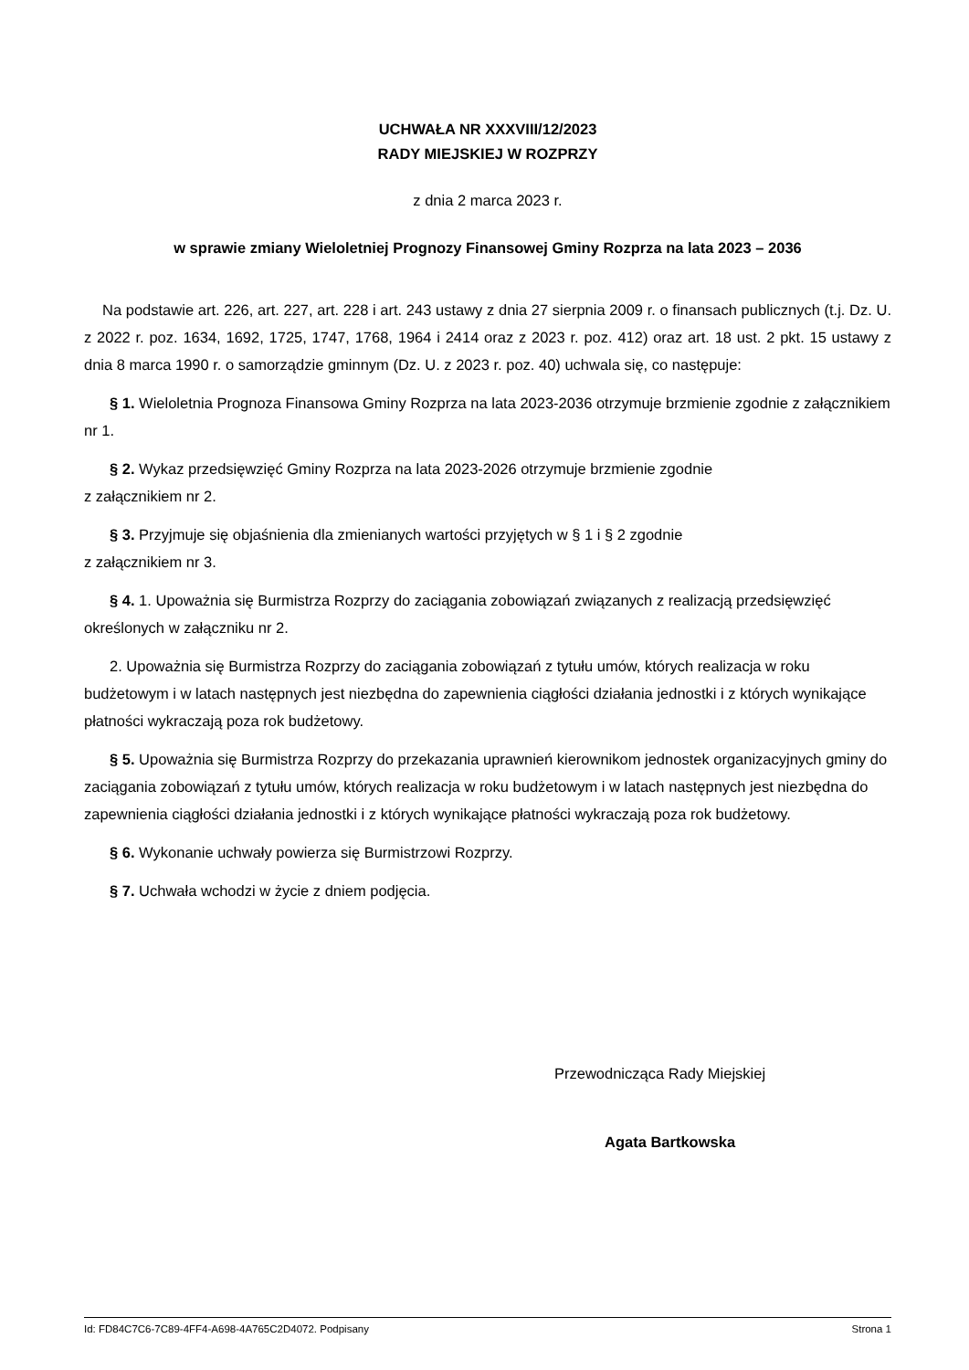UCHWAŁA NR XXXVIII/12/2023
RADY MIEJSKIEJ W ROZPRZY
z dnia 2 marca 2023 r.
w sprawie zmiany Wieloletniej Prognozy Finansowej Gminy Rozprza na lata 2023 – 2036
Na podstawie art. 226, art. 227, art. 228 i art. 243 ustawy z dnia 27 sierpnia 2009 r. o finansach publicznych (t.j. Dz. U. z 2022 r. poz. 1634, 1692, 1725, 1747, 1768, 1964 i 2414 oraz z 2023 r. poz. 412) oraz art. 18 ust. 2 pkt. 15 ustawy z dnia 8 marca 1990 r. o samorządzie gminnym (Dz. U. z 2023 r. poz. 40) uchwala się, co następuje:
§ 1. Wieloletnia Prognoza Finansowa Gminy Rozprza na lata 2023-2036 otrzymuje brzmienie zgodnie z załącznikiem nr 1.
§ 2. Wykaz przedsięwzięć Gminy Rozprza na lata 2023-2026 otrzymuje brzmienie zgodnie
z załącznikiem nr 2.
§ 3. Przyjmuje się objaśnienia dla zmienianych wartości przyjętych w § 1 i § 2 zgodnie
z załącznikiem nr 3.
§ 4. 1. Upoważnia się Burmistrza Rozprzy do zaciągania zobowiązań związanych z realizacją przedsięwzięć określonych w załączniku nr 2.
2. Upoważnia się Burmistrza Rozprzy do zaciągania zobowiązań z tytułu umów, których realizacja w roku budżetowym i w latach następnych jest niezbędna do zapewnienia ciągłości działania jednostki i z których wynikające płatności wykraczają poza rok budżetowy.
§ 5. Upoważnia się Burmistrza Rozprzy do przekazania uprawnień kierownikom jednostek organizacyjnych gminy do zaciągania zobowiązań z tytułu umów, których realizacja w roku budżetowym i w latach następnych jest niezbędna do zapewnienia ciągłości działania jednostki i z których wynikające płatności wykraczają poza rok budżetowy.
§ 6. Wykonanie uchwały powierza się Burmistrzowi Rozprzy.
§ 7. Uchwała wchodzi w życie z dniem podjęcia.
Przewodnicząca Rady Miejskiej
Agata Bartkowska
Id: FD84C7C6-7C89-4FF4-A698-4A765C2D4072. Podpisany Strona 1